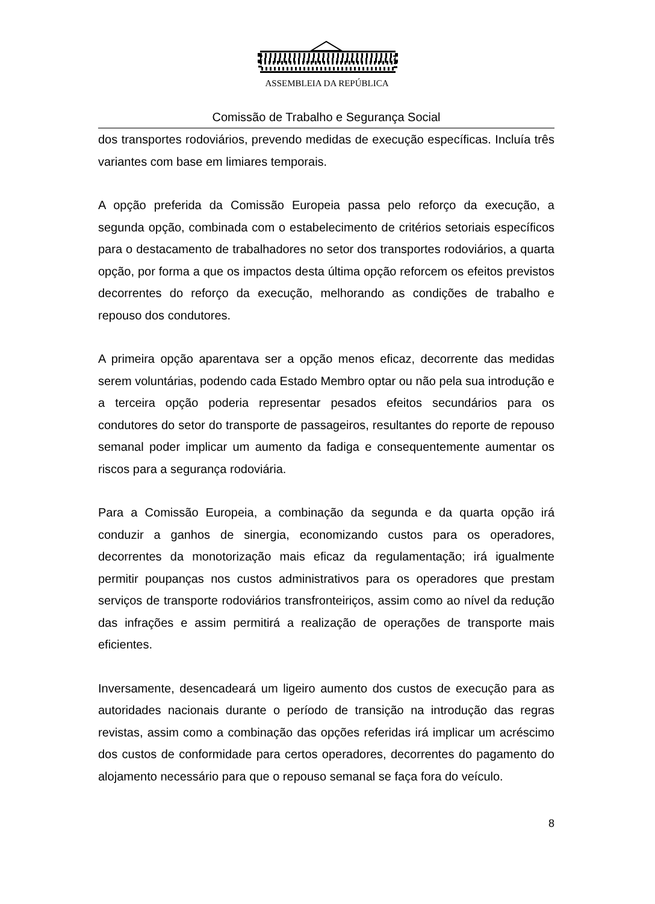ASSEMBLEIA DA REPÚBLICA
Comissão de Trabalho e Segurança Social
dos transportes rodoviários, prevendo medidas de execução específicas. Incluía três variantes com base em limiares temporais.
A opção preferida da Comissão Europeia passa pelo reforço da execução, a segunda opção, combinada com o estabelecimento de critérios setoriais específicos para o destacamento de trabalhadores no setor dos transportes rodoviários, a quarta opção, por forma a que os impactos desta última opção reforcem os efeitos previstos decorrentes do reforço da execução, melhorando as condições de trabalho e repouso dos condutores.
A primeira opção aparentava ser a opção menos eficaz, decorrente das medidas serem voluntárias, podendo cada Estado Membro optar ou não pela sua introdução e a terceira opção poderia representar pesados efeitos secundários para os condutores do setor do transporte de passageiros, resultantes do reporte de repouso semanal poder implicar um aumento da fadiga e consequentemente aumentar os riscos para a segurança rodoviária.
Para a Comissão Europeia, a combinação da segunda e da quarta opção irá conduzir a ganhos de sinergia, economizando custos para os operadores, decorrentes da monotorização mais eficaz da regulamentação; irá igualmente permitir poupanças nos custos administrativos para os operadores que prestam serviços de transporte rodoviários transfronteiriços, assim como ao nível da redução das infrações e assim permitirá a realização de operações de transporte mais eficientes.
Inversamente, desencadeará um ligeiro aumento dos custos de execução para as autoridades nacionais durante o período de transição na introdução das regras revistas, assim como a combinação das opções referidas irá implicar um acréscimo dos custos de conformidade para certos operadores, decorrentes do pagamento do alojamento necessário para que o repouso semanal se faça fora do veículo.
8